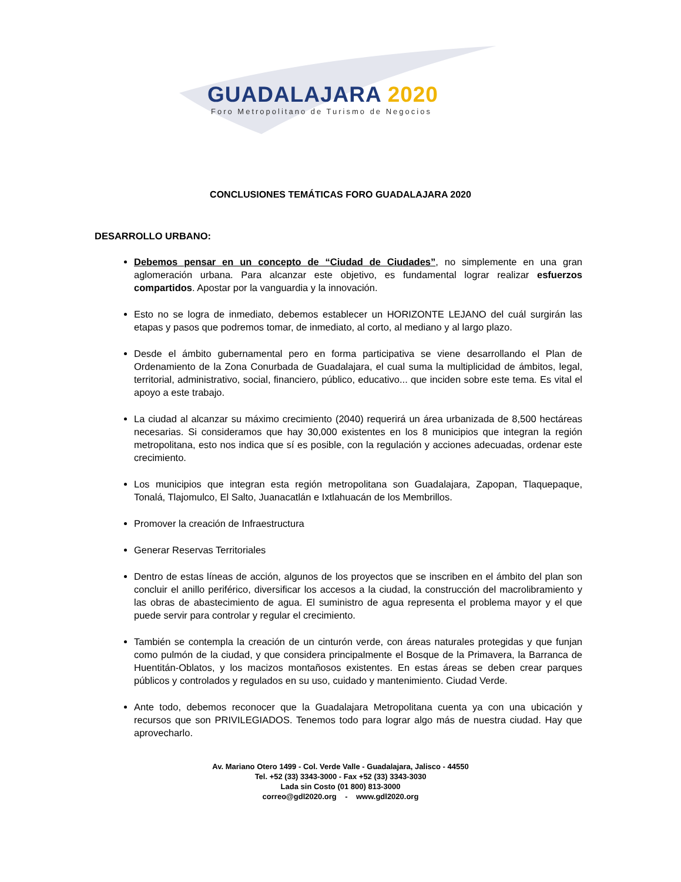GUADALAJARA 2020
Foro Metropolitano de Turismo de Negocios
CONCLUSIONES TEMÁTICAS FORO GUADALAJARA 2020
DESARROLLO URBANO:
Debemos pensar en un concepto de “Ciudad de Ciudades”, no simplemente en una gran aglomeración urbana. Para alcanzar este objetivo, es fundamental lograr realizar esfuerzos compartidos. Apostar por la vanguardia y la innovación.
Esto no se logra de inmediato, debemos establecer un HORIZONTE LEJANO del cuál surgirán las etapas y pasos que podremos tomar, de inmediato, al corto, al mediano y al largo plazo.
Desde el ámbito gubernamental pero en forma participativa se viene desarrollando el Plan de Ordenamiento de la Zona Conurbada de Guadalajara, el cual suma la multiplicidad de ámbitos, legal, territorial, administrativo, social, financiero, público, educativo... que inciden sobre este tema. Es vital el apoyo a este trabajo.
La ciudad al alcanzar su máximo crecimiento (2040) requerirá un área urbanizada de 8,500 hectáreas necesarias. Si consideramos que hay 30,000 existentes en los 8 municipios que integran la región metropolitana, esto nos indica que sí es posible, con la regulación y acciones adecuadas, ordenar este crecimiento.
Los municipios que integran esta región metropolitana son Guadalajara, Zapopan, Tlaquepaque, Tonalá, Tlajomulco, El Salto, Juanacatlán e Ixtlahuacán de los Membrillos.
Promover la creación de Infraestructura
Generar Reservas Territoriales
Dentro de estas líneas de acción, algunos de los proyectos que se inscriben en el ámbito del plan son concluir el anillo periférico, diversificar los accesos a la ciudad, la construcción del macrolibramiento y las obras de abastecimiento de agua. El suministro de agua representa el problema mayor y el que puede servir para controlar y regular el crecimiento.
También se contempla la creación de un cinturón verde, con áreas naturales protegidas y que funjan como pulmón de la ciudad, y que considera principalmente el Bosque de la Primavera, la Barranca de Huentitán-Oblatos, y los macizos montañosos existentes. En estas áreas se deben crear parques públicos y controlados y regulados en su uso, cuidado y mantenimiento. Ciudad Verde.
Ante todo, debemos reconocer que la Guadalajara Metropolitana cuenta ya con una ubicación y recursos que son PRIVILEGIADOS. Tenemos todo para lograr algo más de nuestra ciudad. Hay que aprovecharlo.
Av. Mariano Otero 1499 - Col. Verde Valle - Guadalajara, Jalisco - 44550
Tel. +52 (33) 3343-3000 - Fax +52 (33) 3343-3030
Lada sin Costo (01 800) 813-3000
correo@gdl2020.org - www.gdl2020.org